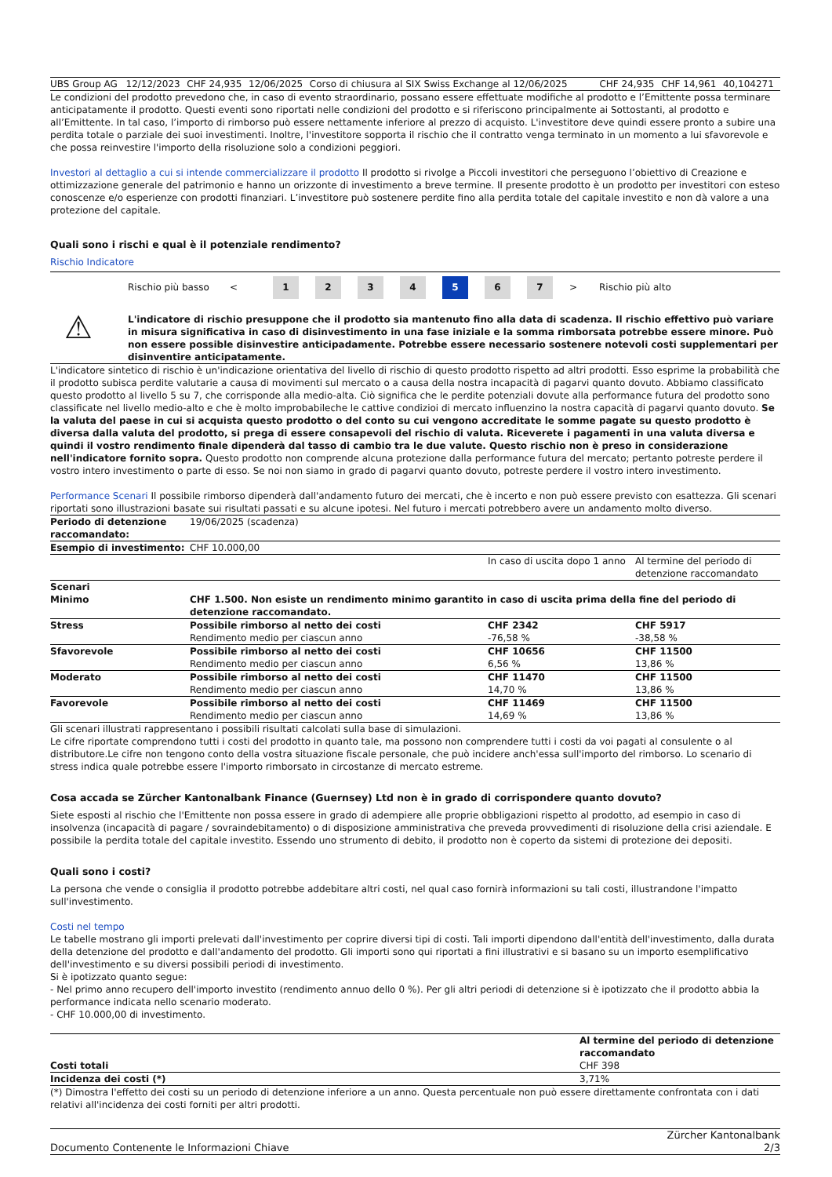| UBS Group AG | 12/12/2023 | CHF 24,935 | 12/06/2025 | Corso di chiusura al SIX Swiss Exchange al 12/06/2025 | CHF 24,935 | CHF 14,961 | 40,104271 |
Le condizioni del prodotto prevedono che, in caso di evento straordinario, possano essere effettuate modifiche al prodotto e l’Emittente possa terminare anticipatamente il prodotto. Questi eventi sono riportati nelle condizioni del prodotto e si riferiscono principalmente ai Sottostanti, al prodotto e all’Emittente. In tal caso, l’importo di rimborso può essere nettamente inferiore al prezzo di acquisto. L'investitore deve quindi essere pronto a subire una perdita totale o parziale dei suoi investimenti. Inoltre, l'investitore sopporta il rischio che il contratto venga terminato in un momento a lui sfavorevole e che possa reinvestire l'importo della risoluzione solo a condizioni peggiori.
Investori al dettaglio a cui si intende commercializzare il prodotto Il prodotto si rivolge a Piccoli investitori che perseguono l’obiettivo di Creazione e ottimizzazione generale del patrimonio e hanno un orizzonte di investimento a breve termine. Il presente prodotto è un prodotto per investitori con esteso conoscenze e/o esperienze con prodotti finanziari. L’investitore può sostenere perdite fino alla perdita totale del capitale investito e non dà valore a una protezione del capitale.
Quali sono i rischi e qual è il potenziale rendimento?
Rischio Indicatore
Rischio più basso <
1 2 3 4 5 6 7
> Rischio più alto
⚠
L'indicatore di rischio presuppone che il prodotto sia mantenuto fino alla data di scadenza. Il rischio effettivo può variare in misura significativa in caso di disinvestimento in una fase iniziale e la somma rimborsata potrebbe essere minore. Può non essere possible disinvestire anticipadamente. Potrebbe essere necessario sostenere notevoli costi supplementari per disinventire anticipatamente.
L'indicatore sintetico di rischio è un'indicazione orientativa del livello di rischio di questo prodotto rispetto ad altri prodotti. Esso esprime la probabilità che il prodotto subisca perdite valutarie a causa di movimenti sul mercato o a causa della nostra incapacità di pagarvi quanto dovuto. Abbiamo classificato questo prodotto al livello 5 su 7, che corrisponde alla medio-alta. Ciò significa che le perdite potenziali dovute alla performance futura del prodotto sono classificate nel livello medio-alto e che è molto improbabileche le cattive condizioi di mercato influenzino la nostra capacità di pagarvi quanto dovuto. Se la valuta del paese in cui si acquista questo prodotto o del conto su cui vengono accreditate le somme pagate su questo prodotto è diversa dalla valuta del prodotto, si prega di essere consapevoli del rischio di valuta. Riceverete i pagamenti in una valuta diversa e quindi il vostro rendimento finale dipenderà dal tasso di cambio tra le due valute. Questo rischio non è preso in considerazione nell'indicatore fornito sopra. Questo prodotto non comprende alcuna protezione dalla performance futura del mercato; pertanto potreste perdere il vostro intero investimento o parte di esso. Se noi non siamo in grado di pagarvi quanto dovuto, potreste perdere il vostro intero investimento.
Performance Scenari Il possibile rimborso dipenderà dall'andamento futuro dei mercati, che è incerto e non può essere previsto con esattezza. Gli scenari riportati sono illustrazioni basate sui risultati passati e su alcune ipotesi. Nel futuro i mercati potrebbero avere un andamento molto diverso.
| Periodo di detenzione raccomandato: | 19/06/2025 (scadenza) | | |
| Esempio di investimento: | CHF 10.000,00 | | |
| | | In caso di uscita dopo 1 anno | Al termine del periodo di detenzione raccomandato |
| Scenari | | | |
| Minimo | CHF 1.500. Non esiste un rendimento minimo garantito in caso di uscita prima della fine del periodo di detenzione raccomandato. | | |
| Stress | Possibile rimborso al netto dei costi Rendimento medio per ciascun anno | CHF 2342 -76,58 % | CHF 5917 -38,58 % |
| Sfavorevole | Possibile rimborso al netto dei costi Rendimento medio per ciascun anno | CHF 10656 6,56 % | CHF 11500 13,86 % |
| Moderato | Possibile rimborso al netto dei costi Rendimento medio per ciascun anno | CHF 11470 14,70 % | CHF 11500 13,86 % |
| Favorevole | Possibile rimborso al netto dei costi Rendimento medio per ciascun anno | CHF 11469 14,69 % | CHF 11500 13,86 % |
Gli scenari illustrati rappresentano i possibili risultati calcolati sulla base di simulazioni.
Le cifre riportate comprendono tutti i costi del prodotto in quanto tale, ma possono non comprendere tutti i costi da voi pagati al consulente o al distributore.Le cifre non tengono conto della vostra situazione fiscale personale, che può incidere anch'essa sull'importo del rimborso. Lo scenario di stress indica quale potrebbe essere l'importo rimborsato in circostanze di mercato estreme.
Cosa accada se Zürcher Kantonalbank Finance (Guernsey) Ltd non è in grado di corrispondere quanto dovuto?
Siete esposti al rischio che l'Emittente non possa essere in grado di adempiere alle proprie obbligazioni rispetto al prodotto, ad esempio in caso di insolvenza (incapacità di pagare / sovraindebitamento) o di disposizione amministrativa che preveda provvedimenti di risoluzione della crisi aziendale. E possibile la perdita totale del capitale investito. Essendo uno strumento di debito, il prodotto non è coperto da sistemi di protezione dei depositi.
Quali sono i costi?
La persona che vende o consiglia il prodotto potrebbe addebitare altri costi, nel qual caso fornirà informazioni su tali costi, illustrandone l'impatto sull'investimento.
Costi nel tempo
Le tabelle mostrano gli importi prelevati dall'investimento per coprire diversi tipi di costi. Tali importi dipendono dall'entità dell'investimento, dalla durata della detenzione del prodotto e dall'andamento del prodotto. Gli importi sono qui riportati a fini illustrativi e si basano su un importo esemplificativo dell'investimento e su diversi possibili periodi di investimento.
Si è ipotizzato quanto segue:
- Nel primo anno recupero dell'importo investito (rendimento annuo dello 0 %). Per gli altri periodi di detenzione si è ipotizzato che il prodotto abbia la performance indicata nello scenario moderato.
- CHF 10.000,00 di investimento.
| | Al termine del periodo di detenzione raccomandato |
| --- | --- |
| Costi totali | CHF 398 |
| Incidenza dei costi (*) | 3,71% |
(*) Dimostra l'effetto dei costi su un periodo di detenzione inferiore a un anno. Questa percentuale non può essere direttamente confrontata con i dati relativi all'incidenza dei costi forniti per altri prodotti.
Documento Contenente le Informazioni Chiave Zürcher Kantonalbank
2/3